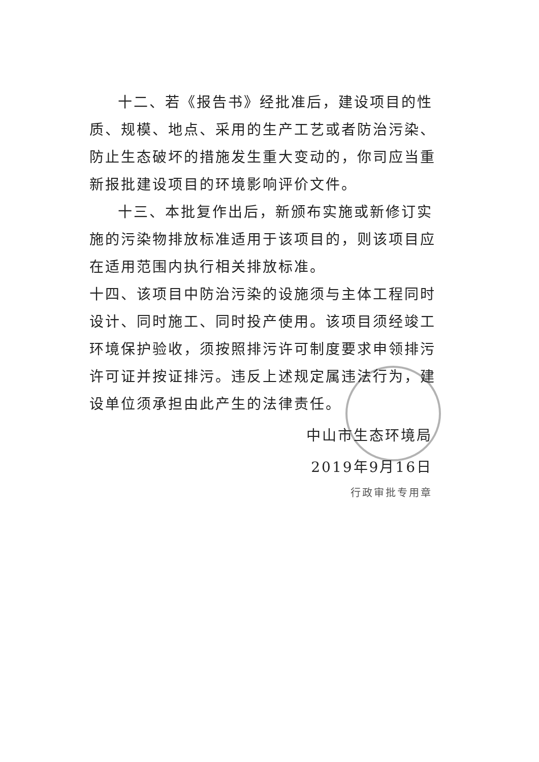十二、若《报告书》经批准后，建设项目的性质、规模、地点、采用的生产工艺或者防治污染、防止生态破坏的措施发生重大变动的，你司应当重新报批建设项目的环境影响评价文件。
十三、本批复作出后，新颁布实施或新修订实施的污染物排放标准适用于该项目的，则该项目应在适用范围内执行相关排放标准。
十四、该项目中防治污染的设施须与主体工程同时设计、同时施工、同时投产使用。该项目须经竣工环境保护验收，须按照排污许可制度要求申领排污许可证并按证排污。违反上述规定属违法行为，建设单位须承担由此产生的法律责任。
中山市生态环境局
2019年9月16日
行政审批专用章